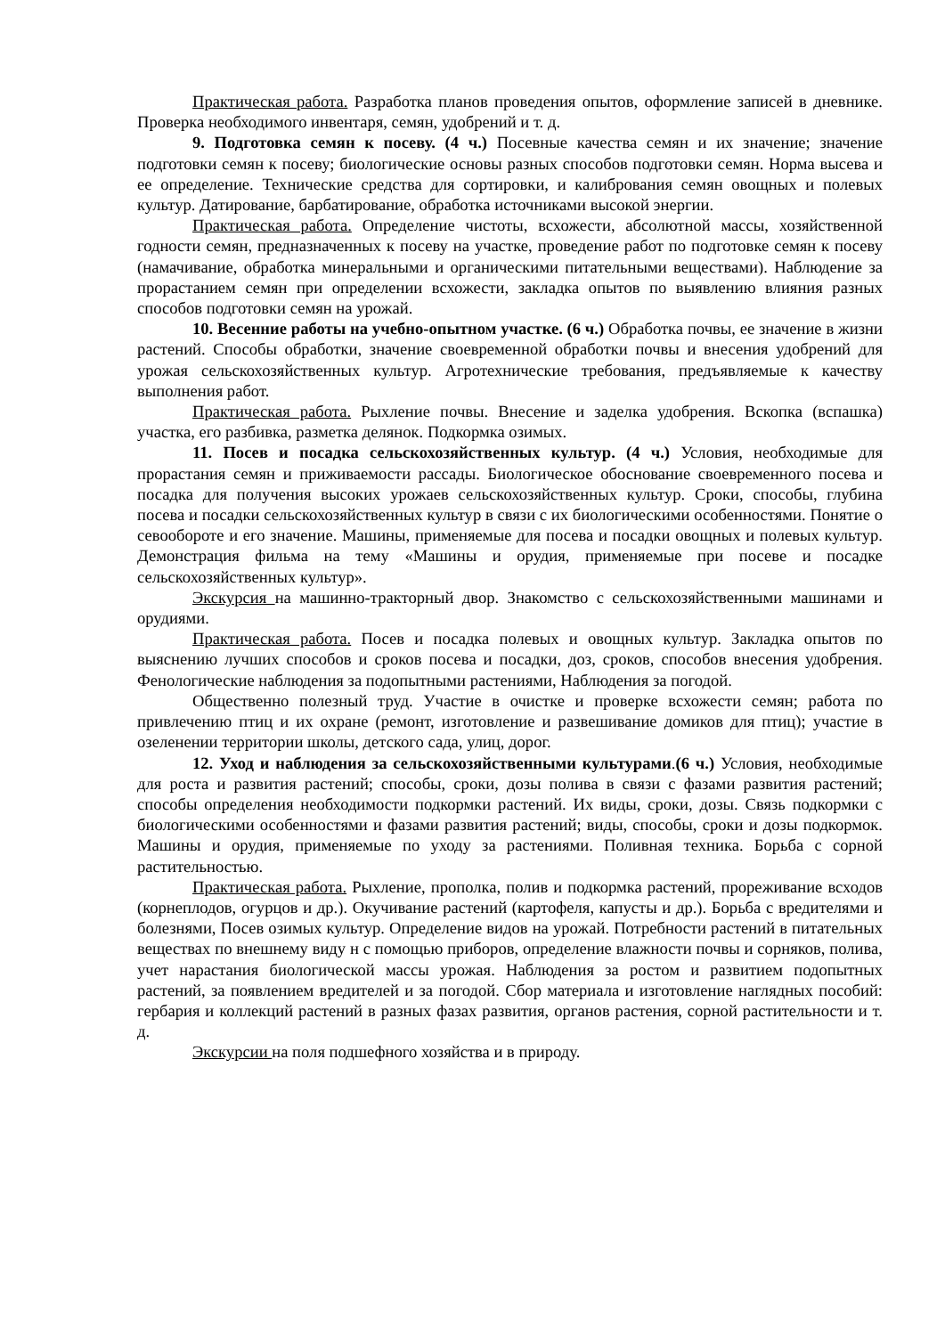Практическая работа. Разработка планов проведения опытов, оформление записей в дневнике. Проверка необходимого инвентаря, семян, удобрений и т. д.
9. Подготовка семян к посеву. (4 ч.) Посевные качества семян и их значение; значение подготовки семян к посеву; биологические основы разных способов подготовки семян. Норма высева и ее определение. Технические средства для сортировки, и калибрования семян овощных и полевых культур. Датирование, барбатирование, обработка источниками высокой энергии.
Практическая работа. Определение чистоты, всхожести, абсолютной массы, хозяйственной годности семян, предназначенных к посеву на участке, проведение работ по подготовке семян к посеву (намачивание, обработка минеральными и органическими питательными веществами). Наблюдение за прорастанием семян при определении всхожести, закладка опытов по выявлению влияния разных способов подготовки семян на урожай.
10. Весенние работы на учебно-опытном участке. (6 ч.) Обработка почвы, ее значение в жизни растений. Способы обработки, значение своевременной обработки почвы и внесения удобрений для урожая сельскохозяйственных культур. Агротехнические требования, предъявляемые к качеству выполнения работ.
Практическая работа. Рыхление почвы. Внесение и заделка удобрения. Вскопка (вспашка) участка, его разбивка, разметка делянок. Подкормка озимых.
11. Посев и посадка сельскохозяйственных культур. (4 ч.) Условия, необходимые для прорастания семян и приживаемости рассады. Биологическое обоснование своевременного посева и посадка для получения высоких урожаев сельскохозяйственных культур. Сроки, способы, глубина посева и посадки сельскохозяйственных культур в связи с их биологическими особенностями. Понятие о севообороте и его значение. Машины, применяемые для посева и посадки овощных и полевых культур. Демонстрация фильма на тему «Машины и орудия, применяемые при посеве и посадке сельскохозяйственных культур».
Экскурсия на машинно-тракторный двор. Знакомство с сельскохозяйственными машинами и орудиями.
Практическая работа. Посев и посадка полевых и овощных культур. Закладка опытов по выяснению лучших способов и сроков посева и посадки, доз, сроков, способов внесения удобрения. Фенологические наблюдения за подопытными растениями, Наблюдения за погодой.
Общественно полезный труд. Участие в очистке и проверке всхожести семян; работа по привлечению птиц и их охране (ремонт, изготовление и развешивание домиков для птиц); участие в озеленении территории школы, детского сада, улиц, дорог.
12. Уход и наблюдения за сельскохозяйственными культурами.(6 ч.) Условия, необходимые для роста и развития растений; способы, сроки, дозы полива в связи с фазами развития растений; способы определения необходимости подкормки растений. Их виды, сроки, дозы. Связь подкормки с биологическими особенностями и фазами развития растений; виды, способы, сроки и дозы подкормок. Машины и орудия, применяемые по уходу за растениями. Поливная техника. Борьба с сорной растительностью.
Практическая работа. Рыхление, прополка, полив и подкормка растений, прореживание всходов (корнеплодов, огурцов и др.). Окучивание растений (картофеля, капусты и др.). Борьба с вредителями и болезнями, Посев озимых культур. Определение видов на урожай. Потребности растений в питательных веществах по внешнему виду н с помощью приборов, определение влажности почвы и сорняков, полива, учет нарастания биологической массы урожая. Наблюдения за ростом и развитием подопытных растений, за появлением вредителей и за погодой. Сбор материала и изготовление наглядных пособий: гербария и коллекций растений в разных фазах развития, органов растения, сорной растительности и т. д.
Экскурсии на поля подшефного хозяйства и в природу.